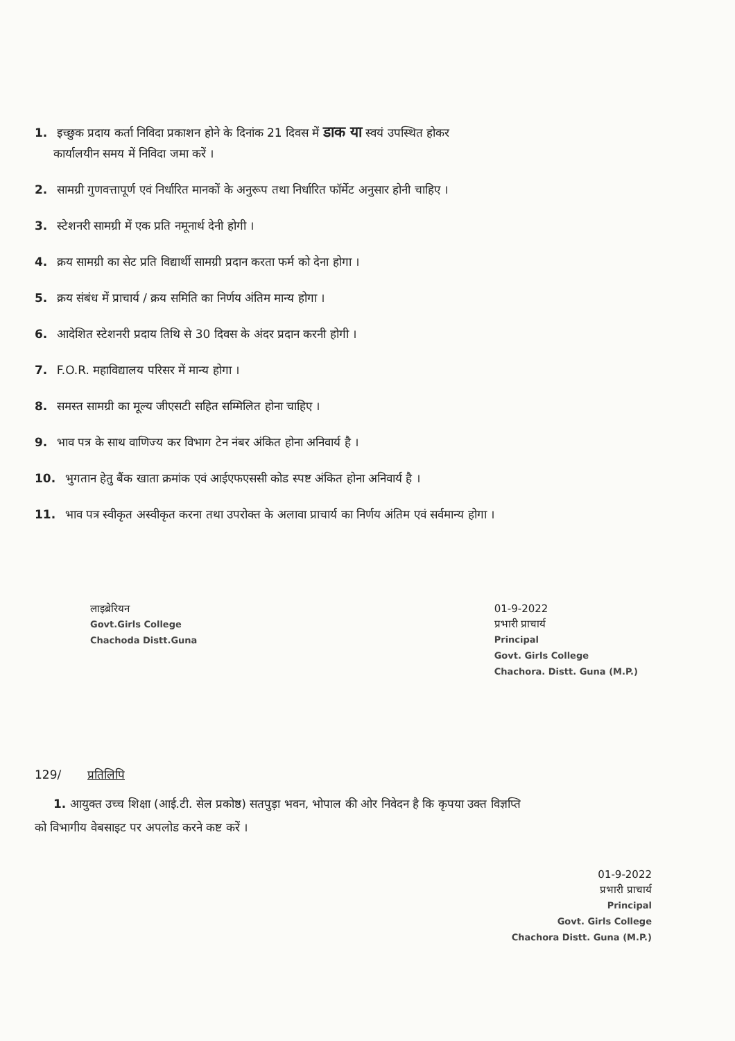1. इच्छुक प्रदाय कर्ता निविदा प्रकाशन होने के दिनांक 21 दिवस में डाक या स्वयं उपस्थित होकर
कार्यालयीन समय में निविदा जमा करें ।
2. सामग्री गुणवत्तापूर्ण एवं निर्धारित मानकों के अनुरूप तथा निर्धारित फॉर्मेट अनुसार होनी चाहिए ।
3. स्टेशनरी सामग्री में एक प्रति नमूनार्थ देनी होगी ।
4. क्रय सामग्री का सेट प्रति विद्यार्थी सामग्री प्रदान करता फर्म को देना होगा ।
5. क्रय संबंध में प्राचार्य / क्रय समिति का निर्णय अंतिम मान्य होगा ।
6. आदेशित स्टेशनरी प्रदाय तिथि से 30 दिवस के अंदर प्रदान करनी होगी ।
7. F.O.R. महाविद्यालय परिसर में मान्य होगा ।
8. समस्त सामग्री का मूल्य जीएसटी सहित सम्मिलित होना चाहिए ।
9. भाव पत्र के साथ वाणिज्य कर विभाग टेन नंबर अंकित होना अनिवार्य है ।
10. भुगतान हेतु बैंक खाता क्रमांक एवं आईएफएससी कोड स्पष्ट अंकित होना अनिवार्य है ।
11. भाव पत्र स्वीकृत अस्वीकृत करना तथा उपरोक्त के अलावा प्राचार्य का निर्णय अंतिम एवं सर्वमान्य होगा ।
लाइब्रेरियन
Govt.Girls College
Chachoda Distt.Guna
01-9-2022
प्रभारी प्राचार्य
Principal
Govt. Girls College
Chachora. Distt. Guna (M.P.)
129/ प्रतिलिपि
1. आयुक्त उच्च शिक्षा (आई.टी. सेल प्रकोष्ठ) सतपुड़ा भवन, भोपाल की ओर निवेदन है कि कृपया उक्त विज्ञप्ति
को विभागीय वेबसाइट पर अपलोड करने कष्ट करें ।
01-9-2022
प्रभारी प्राचार्य
Principal
Govt. Girls College
Chachora Distt. Guna (M.P.)